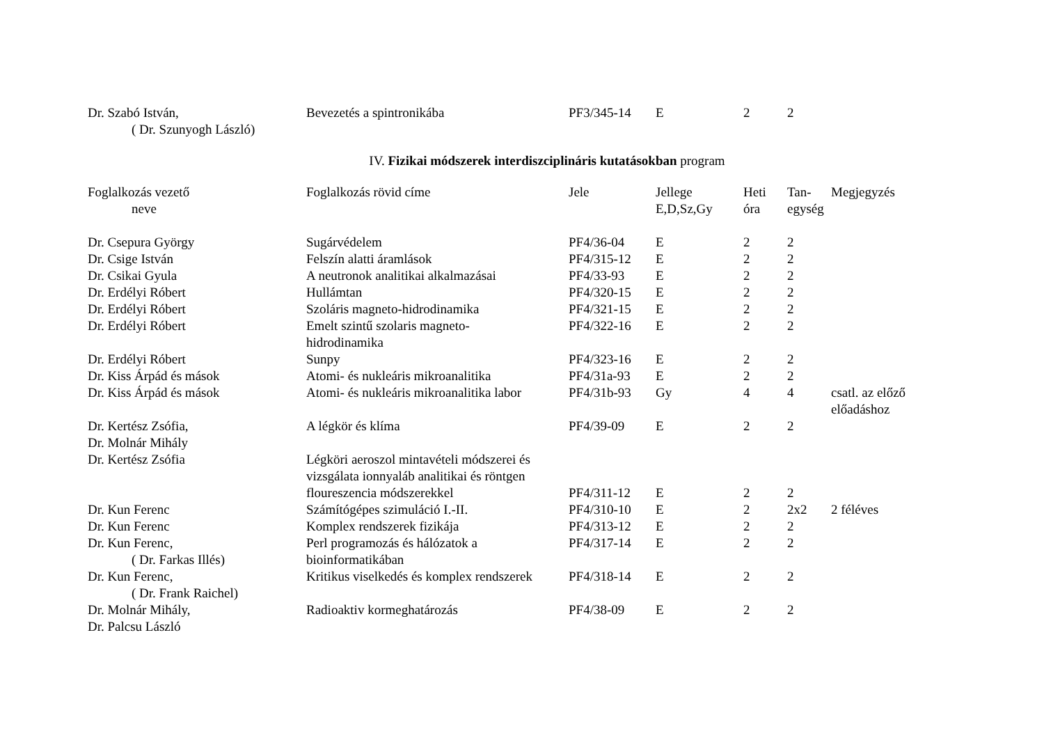| Dr. Szabó István, ( Dr. Szunyogh László) | Bevezetés a spintronikába | PF3/345-14 | E | 2 | 2 | |
IV. Fizikai módszerek interdiszciplináris kutatásokban program
| Foglalkozás vezető neve | Foglalkozás rövid címe | Jele | Jellege E,D,Sz,Gy | Heti óra | Tan- egység | Megjegyzés |
| --- | --- | --- | --- | --- | --- | --- |
| Dr. Csepura György | Sugárvédelem | PF4/36-04 | E | 2 | 2 | |
| Dr. Csige István | Felszín alatti áramlások | PF4/315-12 | E | 2 | 2 | |
| Dr. Csikai Gyula | A neutronok analitikai alkalmazásai | PF4/33-93 | E | 2 | 2 | |
| Dr. Erdélyi Róbert | Hullámtan | PF4/320-15 | E | 2 | 2 | |
| Dr. Erdélyi Róbert | Szoláris magneto-hidrodinamika | PF4/321-15 | E | 2 | 2 | |
| Dr. Erdélyi Róbert | Emelt szintű szolaris magneto- hidrodinamika | PF4/322-16 | E | 2 | 2 | |
| Dr. Erdélyi Róbert | Sunpy | PF4/323-16 | E | 2 | 2 | |
| Dr. Kiss Árpád és mások | Atomi- és nukleáris mikroanalitika | PF4/31a-93 | E | 2 | 2 | |
| Dr. Kiss Árpád és mások | Atomi- és nukleáris mikroanalitika labor | PF4/31b-93 | Gy | 4 | 4 | csatl. az előző előadáshoz |
| Dr. Kertész Zsófia, Dr. Molnár Mihály | A légkör és klíma | PF4/39-09 | E | 2 | 2 | |
| Dr. Kertész Zsófia | Légköri aeroszol mintavételi módszerei és vizsgálata ionnyaláb analitikai és röntgen floureszencia módszerekkel | PF4/311-12 | E | 2 | 2 | |
| Dr. Kun Ferenc | Számítógépes szimuláció I.-II. | PF4/310-10 | E | 2 | 2x2 | 2 féléves |
| Dr. Kun Ferenc | Komplex rendszerek fizikája | PF4/313-12 | E | 2 | 2 | |
| Dr. Kun Ferenc, ( Dr. Farkas Illés) | Perl programozás és hálózatok a bioinformatikában | PF4/317-14 | E | 2 | 2 | |
| Dr. Kun Ferenc, ( Dr. Frank Raichel) | Kritikus viselkedés és komplex rendszerek | PF4/318-14 | E | 2 | 2 | |
| Dr. Molnár Mihály, Dr. Palcsu László | Radioaktiv kormeghatározás | PF4/38-09 | E | 2 | 2 | |